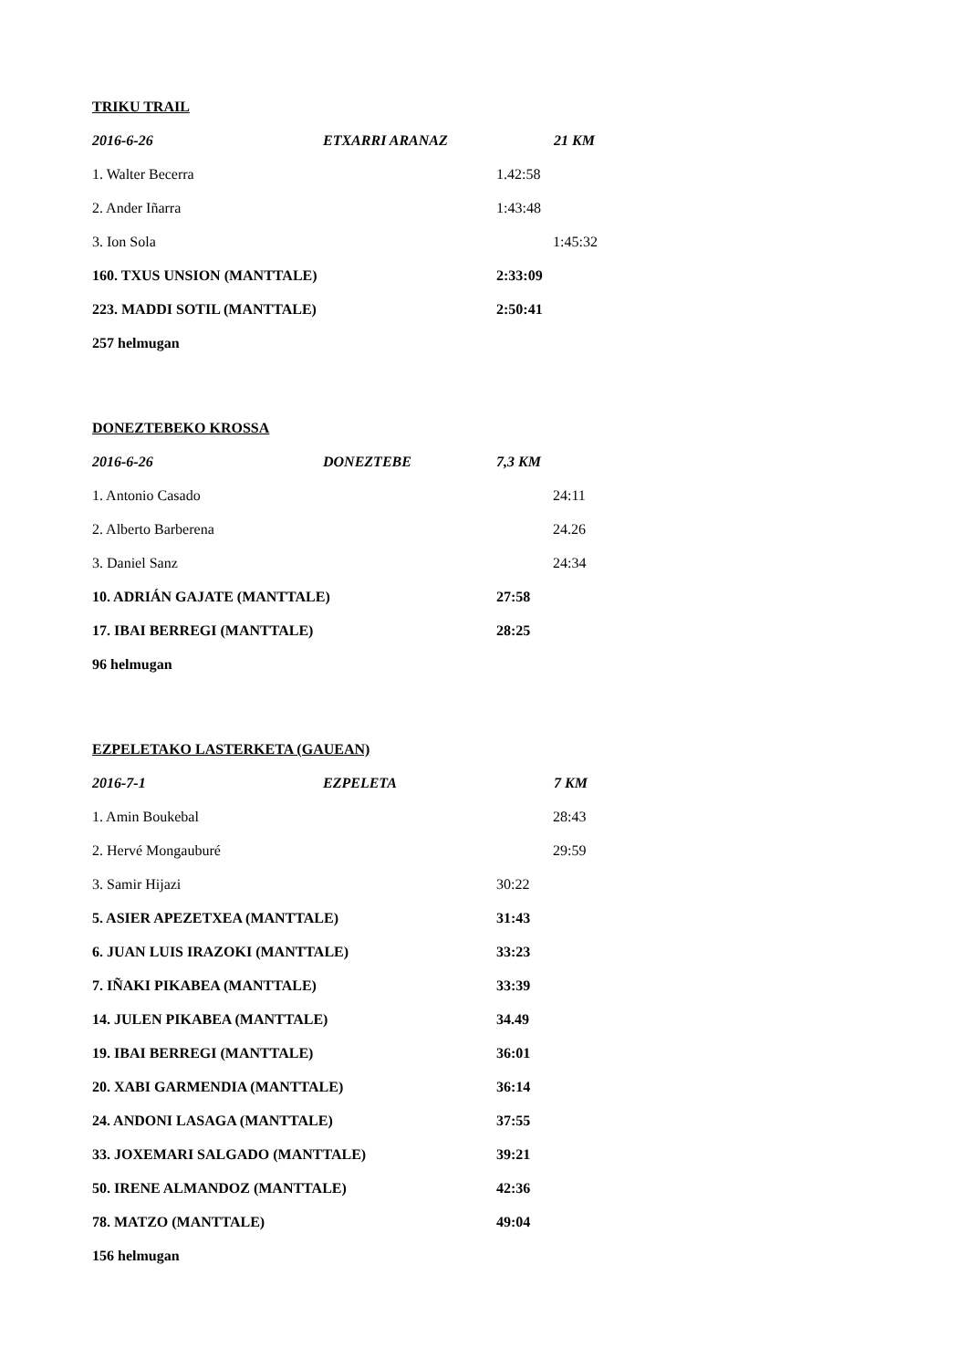TRIKU TRAIL
2016-6-26 ETXARRI ARANAZ 21 KM
1. Walter Becerra 1.42:58
2. Ander Iñarra 1:43:48
3. Ion Sola 1:45:32
160. TXUS UNSION (MANTTALE) 2:33:09
223. MADDI SOTIL (MANTTALE) 2:50:41
257 helmugan
DONEZTEBEKO KROSSA
2016-6-26 DONEZTEBE 7,3 KM
1. Antonio Casado 24:11
2. Alberto Barberena 24.26
3. Daniel Sanz 24:34
10. ADRIÁN GAJATE (MANTTALE) 27:58
17. IBAI BERREGI (MANTTALE) 28:25
96 helmugan
EZPELETAKO LASTERKETA (GAUEAN)
2016-7-1 EZPELETA 7 KM
1. Amin Boukebal 28:43
2. Hervé Mongauburé 29:59
3. Samir Hijazi 30:22
5. ASIER APEZETXEA (MANTTALE) 31:43
6. JUAN LUIS IRAZOKI (MANTTALE) 33:23
7. IÑAKI PIKABEA (MANTTALE) 33:39
14. JULEN PIKABEA (MANTTALE) 34.49
19. IBAI BERREGI (MANTTALE) 36:01
20. XABI GARMENDIA (MANTTALE) 36:14
24. ANDONI LASAGA (MANTTALE) 37:55
33. JOXEMARI SALGADO (MANTTALE) 39:21
50. IRENE ALMANDOZ (MANTTALE) 42:36
78. MATZO (MANTTALE) 49:04
156 helmugan